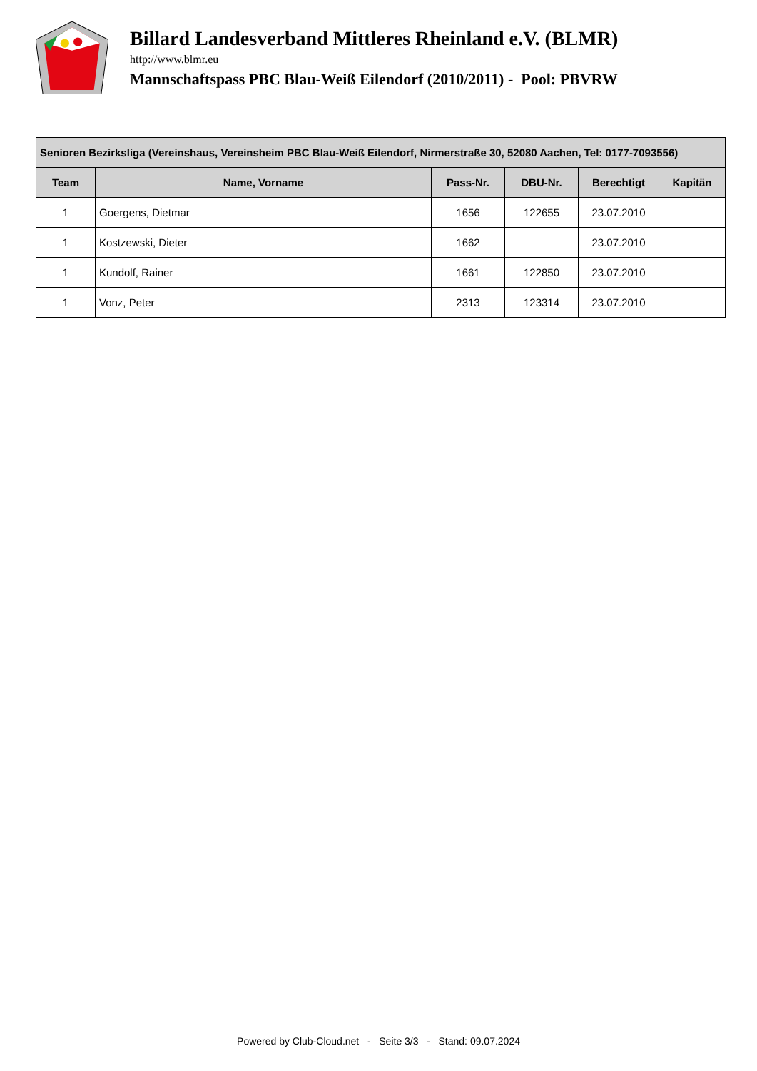Billard Landesverband Mittleres Rheinland e.V. (BLMR)
http://www.blmr.eu
Mannschaftspass PBC Blau-Weiß Eilendorf (2010/2011) - Pool: PBVRW
| Senioren Bezirksliga (Vereinshaus, Vereinsheim PBC Blau-Weiß Eilendorf, Nirmerstraße 30, 52080 Aachen, Tel: 0177-7093556) | | | | | |
| --- | --- | --- | --- | --- | --- |
| Team | Name, Vorname | Pass-Nr. | DBU-Nr. | Berechtigt | Kapitän |
| 1 | Goergens, Dietmar | 1656 | 122655 | 23.07.2010 | |
| 1 | Kostzewski, Dieter | 1662 | | 23.07.2010 | |
| 1 | Kundolf, Rainer | 1661 | 122850 | 23.07.2010 | |
| 1 | Vonz, Peter | 2313 | 123314 | 23.07.2010 | |
Powered by Club-Cloud.net - Seite 3/3 - Stand: 09.07.2024